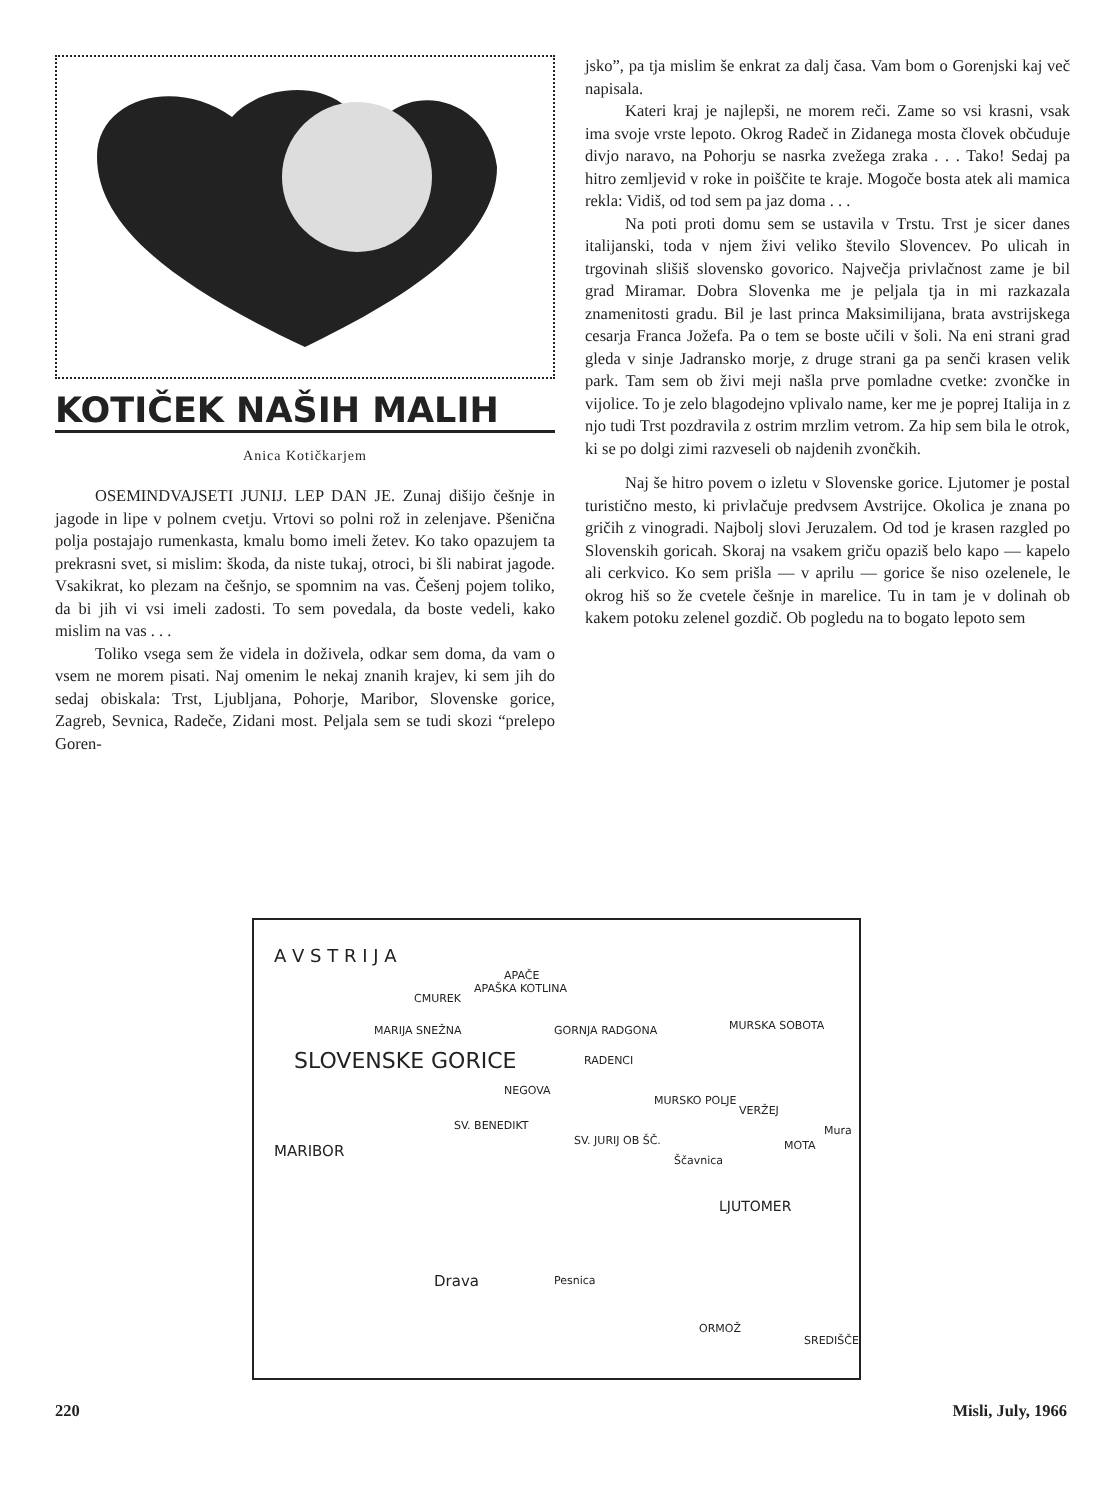KOTIČEK NAŠIH MALIH
Anica Kotičkarjem
OSEMINDVAJSETI JUNIJ. LEP DAN JE. Zunaj dišijo češnje in jagode in lipe v polnem cvetju. Vrtovi so polni rož in zelenjave. Pšenična polja postajajo rumenkasta, kmalu bomo imeli žetev. Ko tako opazujem ta prekrasni svet, si mislim: škoda, da niste tukaj, otroci, bi šli nabirat jagode. Vsakikrat, ko plezam na češnjo, se spomnim na vas. Češenj pojem toliko, da bi jih vi vsi imeli zadosti. To sem povedala, da boste vedeli, kako mislim na vas . . .
Toliko vsega sem že videla in doživela, odkar sem doma, da vam o vsem ne morem pisati. Naj omenim le nekaj znanih krajev, ki sem jih do sedaj obiskala: Trst, Ljubljana, Pohorje, Maribor, Slovenske gorice, Zagreb, Sevnica, Radeče, Zidani most. Peljala sem se tudi skozi “prelepo Goren-
jsko”, pa tja mislim še enkrat za dalj časa. Vam bom o Gorenjski kaj več napisala.
Kateri kraj je najlepši, ne morem reči. Zame so vsi krasni, vsak ima svoje vrste lepoto. Okrog Radeč in Zidanega mosta človek občuduje divjo naravo, na Pohorju se nasrka zvežega zraka . . . Tako! Sedaj pa hitro zemljevid v roke in poiščite te kraje. Mogoče bosta atek ali mamica rekla: Vidiš, od tod sem pa jaz doma . . .
Na poti proti domu sem se ustavila v Trstu. Trst je sicer danes italijanski, toda v njem živi veliko število Slovencev. Po ulicah in trgovinah slišiš slovensko govorico. Največja privlačnost zame je bil grad Miramar. Dobra Slovenka me je peljala tja in mi razkazala znamenitosti gradu. Bil je last princa Maksimilijana, brata avstrijskega cesarja Franca Jožefa. Pa o tem se boste učili v šoli. Na eni strani grad gleda v sinje Jadransko morje, z druge strani ga pa senči krasen velik park. Tam sem ob živi meji našla prve pomladne cvetke: zvončke in vijolice. To je zelo blagodejno vplivalo name, ker me je poprej Italija in z njo tudi Trst pozdravila z ostrim mrzlim vetrom. Za hip sem bila le otrok, ki se po dolgi zimi razveseli ob najdenih zvončkih.
Naj še hitro povem o izletu v Slovenske gorice. Ljutomer je postal turistično mesto, ki privlačuje predvsem Avstrijce. Okolica je znana po gričih z vinogradi. Najbolj slovi Jeruzalem. Od tod je krasen razgled po Slovenskih goricah. Skoraj na vsakem griču opaziš belo kapo — kapelo ali cerkvico. Ko sem prišla — v aprilu — gorice še niso ozelenele, le okrog hiš so že cvetele češnje in marelice. Tu in tam je v dolinah ob kakem potoku zelenel gozdič. Ob pogledu na to bogato lepoto sem
A V S T R I J A
APAČE
CMUREK
APAŠKA KOTLINA
MARIJA SNEŽNA GORNJA RADGONA MURSKA SOBOTA
RADENCI
NEGOVA
SLOVENSKE GORICE
SV. BENEDIKT
SV. JURIJ OB ŠČ.
MURSKO POLJE
VERŽEJ
MOTA
Mura
Ščavnica MARIBOR
LJUTOMER
Drava Pesnica
ORMOŽ
SREDIŠČE
220 Misli, July, 1966